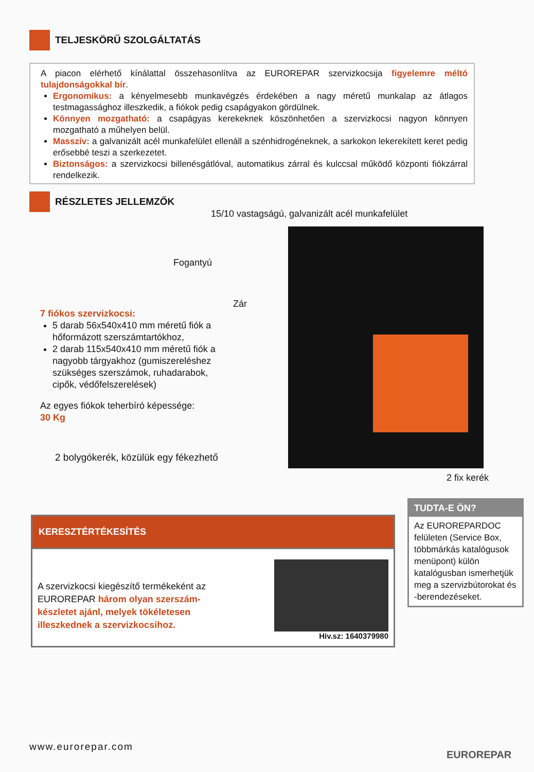TELJESKÖRŰ SZOLGÁLTATÁS
A piacon elérhető kínálattal összehasonlítva az EUROREPAR szervizkocsija figyelemre méltó tulajdonságokkal bír.
Ergonomikus: a kényelmesebb munkavégzés érdekében a nagy méretű munkalap az átlagos testmagassághoz illeszkedik, a fiókok pedig csapágyakon gördülnek.
Könnyen mozgatható: a csapágyas kerekeknek köszönhetően a szervizkocsi nagyon könnyen mozgatható a műhelyen belül.
Masszív: a galvanizált acél munkafelület ellenáll a szénhidrogéneknek, a sarkokon lekerekített keret pedig erősebbé teszi a szerkezetet.
Biztonságos: a szervizkocsi billenésgátlóval, automatikus zárral és kulccsal működő központi fiókzárral rendelkezik.
RÉSZLETES JELLEMZŐK
15/10 vastagságú, galvanizált acél munkafelület
Fogantyú
Zár
7 fiókos szervizkocsi:
5 darab 56x540x410 mm méretű fiók a hőformázott szerszámtartókhoz,
2 darab 115x540x410 mm méretű fiók a nagyobb tárgyakhoz (gumiszereléshez szükséges szerszámok, ruhadarabok, cipők, védőfelszerelések)
Az egyes fiókok teherbíró képessége:
30 Kg
2 bolygókerék, közülük egy fékezhető
2 fix kerék
KERESZTÉRTÉKESÍTÉS
A szervizkocsi kiegészítő termékeként az EUROREPAR három olyan szerszám-készletet ajánl, melyek tökéletesen illeszkednek a szervizkocsihoz.
Hiv.sz: 1640379980
TUDTA-E ÖN?
Az EUROREPARDOC felületen (Service Box, többmárkás katalógusok menüpont) külön katalógusban ismerhetjük meg a szervizbútorokat és -berendezéseket.
www.eurorepar.com
EUROREPAR